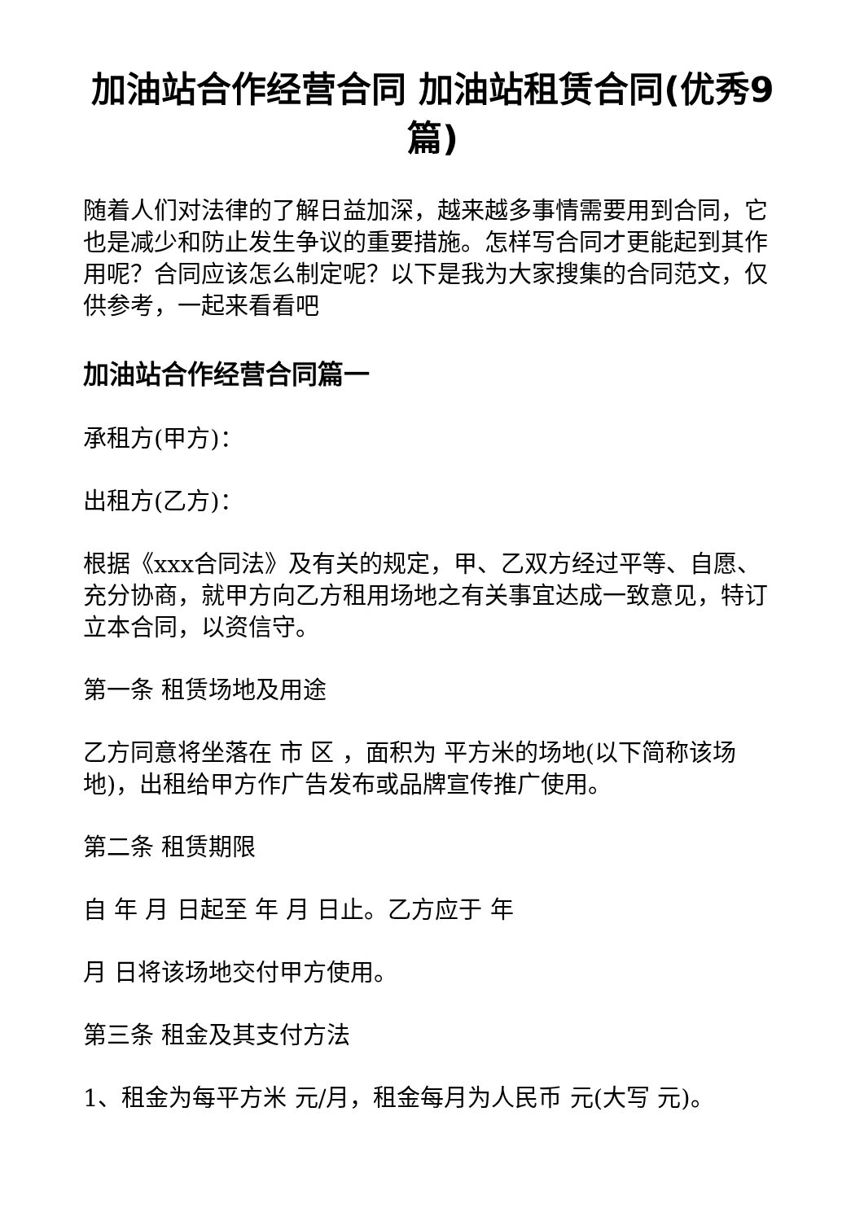加油站合作经营合同 加油站租赁合同(优秀9篇)
随着人们对法律的了解日益加深，越来越多事情需要用到合同，它也是减少和防止发生争议的重要措施。怎样写合同才更能起到其作用呢？合同应该怎么制定呢？以下是我为大家搜集的合同范文，仅供参考，一起来看看吧
加油站合作经营合同篇一
承租方(甲方)：
出租方(乙方)：
根据《xxx合同法》及有关的规定，甲、乙双方经过平等、自愿、充分协商，就甲方向乙方租用场地之有关事宜达成一致意见，特订立本合同，以资信守。
第一条 租赁场地及用途
乙方同意将坐落在 市 区 ，面积为 平方米的场地(以下简称该场地)，出租给甲方作广告发布或品牌宣传推广使用。
第二条 租赁期限
自 年 月 日起至 年 月 日止。乙方应于 年
月 日将该场地交付甲方使用。
第三条 租金及其支付方法
1、租金为每平方米 元/月，租金每月为人民币 元(大写 元)。